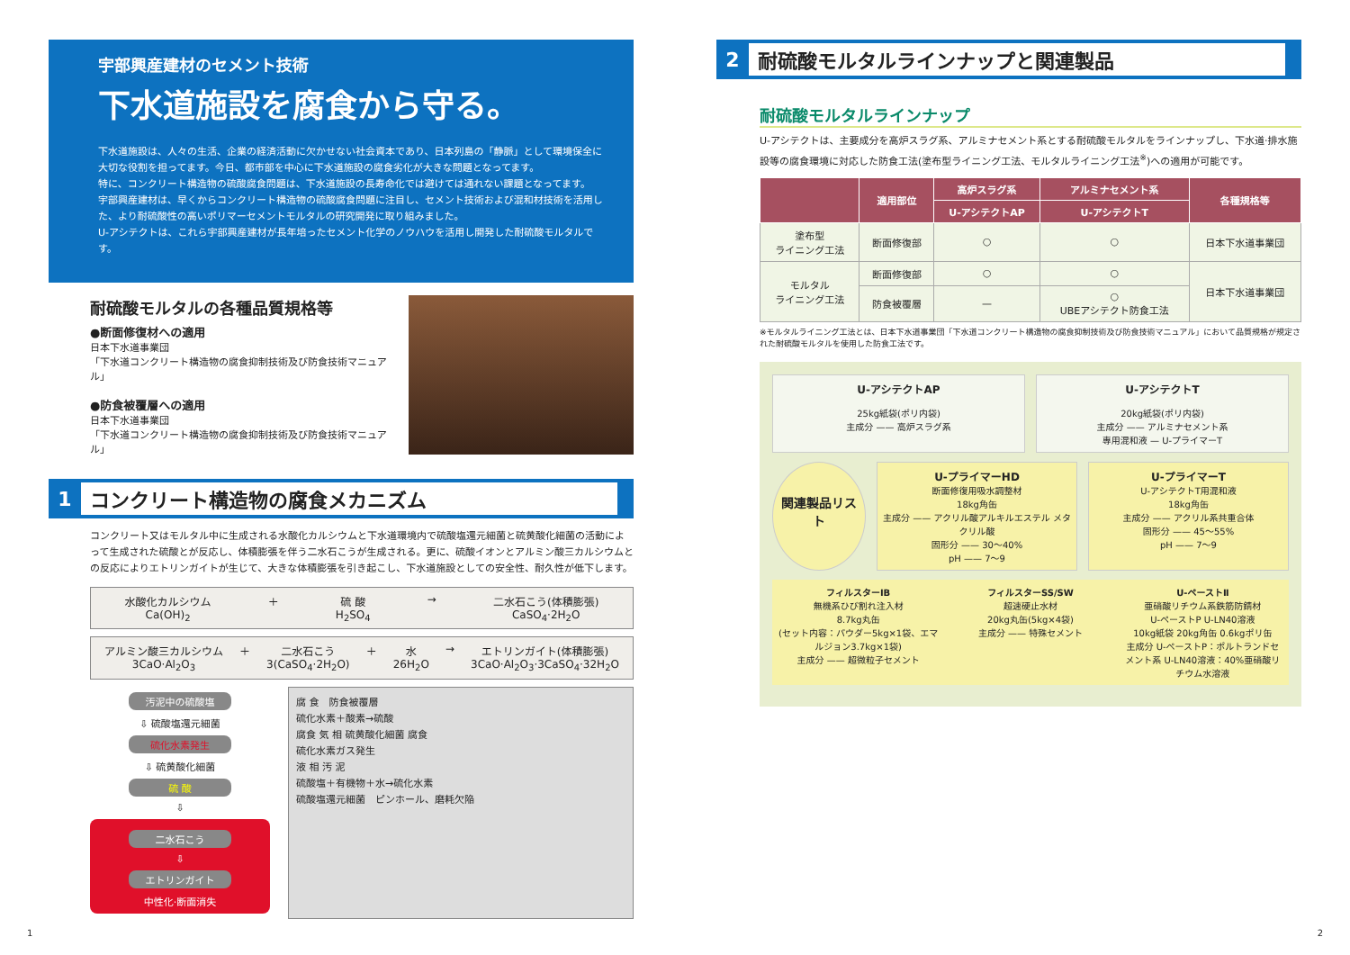宇部興産建材のセメント技術
下水道施設を腐食から守る。
下水道施設は、人々の生活、企業の経済活動に欠かせない社会資本であり、日本列島の「静脈」として環境保全に大切な役割を担ってます。今日、都市部を中心に下水道施設の腐食劣化が大きな問題となってます。
特に、コンクリート構造物の硫酸腐食問題は、下水道施設の長寿命化では避けては通れない課題となってます。
宇部興産建材は、早くからコンクリート構造物の硫酸腐食問題に注目し、セメント技術および混和材技術を活用した、より耐硫酸性の高いポリマーセメントモルタルの研究開発に取り組みました。
U-アシテクトは、これら宇部興産建材が長年培ったセメント化学のノウハウを活用し開発した耐硫酸モルタルです。
耐硫酸モルタルの各種品質規格等
●断面修復材への適用
日本下水道事業団
「下水道コンクリート構造物の腐食抑制技術及び防食技術マニュアル」
●防食被覆層への適用
日本下水道事業団
「下水道コンクリート構造物の腐食抑制技術及び防食技術マニュアル」
1
コンクリート構造物の腐食メカニズム
コンクリート又はモルタル中に生成される水酸化カルシウムと下水道環境内で硫酸塩還元細菌と硫黄酸化細菌の活動によって生成された硫酸とが反応し、体積膨張を伴う二水石こうが生成される。更に、硫酸イオンとアルミン酸三カルシウムとの反応によりエトリンガイトが生じて、大きな体積膨張を引き起こし、下水道施設としての安全性、耐久性が低下します。
水酸化カルシウム
Ca(OH)<sub>2</sub>
＋ 硫 酸
H<sub>2</sub>SO<sub>4</sub>
→ 二水石こう(体積膨張)
CaSO<sub>4</sub>·2H<sub>2</sub>O
アルミン酸三カルシウム
3CaO·Al<sub>2</sub>O<sub>3</sub>
＋ 二水石こう
3(CaSO<sub>4</sub>·2H<sub>2</sub>O)
＋ 水
26H<sub>2</sub>O
→ エトリンガイト(体積膨張)
3CaO·Al<sub>2</sub>O<sub>3</sub>·3CaSO<sub>4</sub>·32H<sub>2</sub>O
汚泥中の硫酸塩
⇩ 硫酸塩還元細菌
硫化水素発生
⇩ 硫黄酸化細菌
硫 酸
⇩
二水石こう
⇩
エトリンガイト
中性化·断面消失
腐 食　防食被覆層
硫化水素＋酸素→硫酸
腐食 気 相 硫黄酸化細菌 腐食
硫化水素ガス発生
液 相 汚 泥
硫酸塩＋有機物＋水→硫化水素
硫酸塩還元細菌　ピンホール、磨耗欠陥
2
耐硫酸モルタルラインナップと関連製品
耐硫酸モルタルラインナップ
U-アシテクトは、主要成分を高炉スラグ系、アルミナセメント系とする耐硫酸モルタルをラインナップし、下水道·排水施設等の腐食環境に対応した防食工法(塗布型ライニング工法、モルタルライニング工法<sup>※</sup>)への適用が可能です。
| | 適用部位 | 高炉スラグ系 | アルミナセメント系 | 各種規格等 |
| --- | --- | --- | --- | --- |
| | | U-アシテクトAP | U-アシテクトT | |
| 塗布型 ライニング工法 | 断面修復部 | ○ | ○ | 日本下水道事業団 |
| モルタル ライニング工法 | 断面修復部 | ○ | ○ | 日本下水道事業団 |
| | 防食被覆層 | — | ○ UBEアシテクト防食工法 | |
※モルタルライニング工法とは、日本下水道事業団「下水道コンクリート構造物の腐食抑制技術及び防食技術マニュアル」において品質規格が規定された耐硫酸モルタルを使用した防食工法です。
U-アシテクトAP
25kg紙袋(ポリ内袋)
主成分 —— 高炉スラグ系
U-アシテクトT
20kg紙袋(ポリ内袋)
主成分 —— アルミナセメント系
専用混和液 — U-プライマーT
関連製品リスト
U-プライマーHD
断面修復用吸水調整材
18kg角缶
主成分 —— アクリル酸アルキルエステル メタクリル酸
固形分 —— 30〜40%
pH —— 7〜9
U-プライマーT
U-アシテクトT用混和液
18kg角缶
主成分 —— アクリル系共重合体
固形分 —— 45〜55%
pH —— 7〜9
フィルスターIB
無機系ひび割れ注入材
8.7kg丸缶
(セット内容：パウダー5kg×1袋、エマルジョン3.7kg×1袋)
主成分 —— 超微粒子セメント
フィルスターSS/SW
超速硬止水材
20kg丸缶(5kg×4袋)
主成分 —— 特殊セメント
U-ペーストⅡ
亜硝酸リチウム系鉄筋防錆材
U-ペーストP U-LN40溶液
10kg紙袋 20kg角缶 0.6kgポリ缶
主成分 U-ペーストP：ポルトランドセメント系 U-LN40溶液：40%亜硝酸リチウム水溶液
1 2